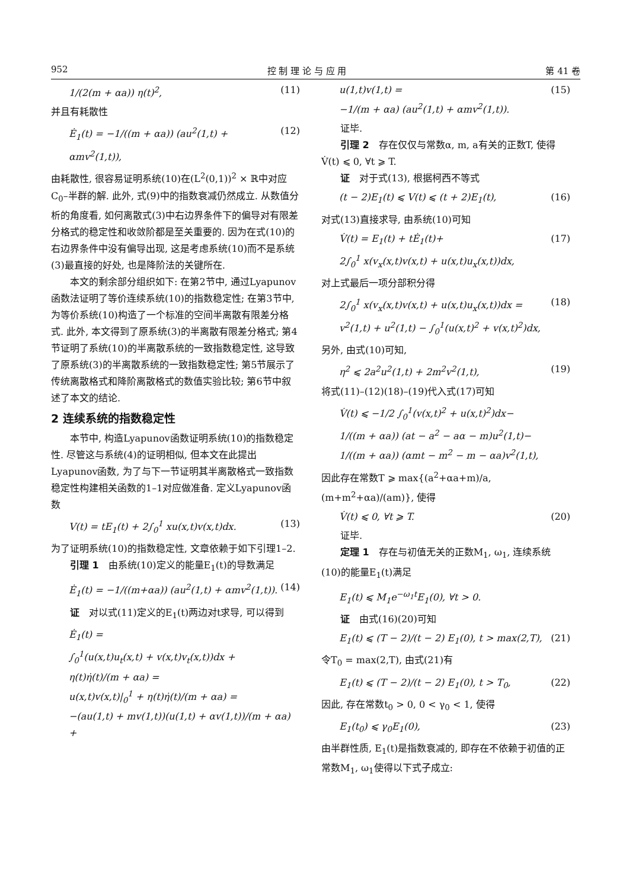952 控 制 理 论 与 应 用 第 41 卷
1/(2(m + αa)) η(t)<sup>2</sup>, (11)
并且有耗散性
Ė<sub>1</sub>(t) = −1/((m + αa)) (au<sup>2</sup>(1,t) + αmv<sup>2</sup>(1,t)), (12)
由耗散性, 很容易证明系统(10)在(L<sup>2</sup>(0,1))<sup>2</sup> × ℝ中对应C<sub>0</sub>–半群的解. 此外, 式(9)中的指数衰减仍然成立. 从数值分析的角度看, 如何离散式(3)中右边界条件下的偏导对有限差分格式的稳定性和收敛阶都是至关重要的. 因为在式(10)的右边界条件中没有偏导出现, 这是考虑系统(10)而不是系统(3)最直接的好处, 也是降阶法的关键所在.
本文的剩余部分组织如下: 在第2节中, 通过Lyapunov函数法证明了等价连续系统(10)的指数稳定性; 在第3节中, 为等价系统(10)构造了一个标准的空间半离散有限差分格式. 此外, 本文得到了原系统(3)的半离散有限差分格式; 第4节证明了系统(10)的半离散系统的一致指数稳定性, 这导致了原系统(3)的半离散系统的一致指数稳定性; 第5节展示了传统离散格式和降阶离散格式的数值实验比较; 第6节中叙述了本文的结论.
2 连续系统的指数稳定性
本节中, 构造Lyapunov函数证明系统(10)的指数稳定性. 尽管这与系统(4)的证明相似, 但本文在此提出Lyapunov函数, 为了与下一节证明其半离散格式一致指数稳定性构建相关函数的1–1对应做准备. 定义Lyapunov函数
V(t) = tE<sub>1</sub>(t) + 2∫<sub>0</sub><sup>1</sup> xu(x,t)v(x,t)dx. (13)
为了证明系统(10)的指数稳定性, 文章依赖于如下引理1–2.
引理 1　由系统(10)定义的能量E<sub>1</sub>(t)的导数满足
Ė<sub>1</sub>(t) = −1/((m+αa)) (au<sup>2</sup>(1,t) + αmv<sup>2</sup>(1,t)). (14)
证　对以式(11)定义的E<sub>1</sub>(t)两边对t求导, 可以得到
Ė<sub>1</sub>(t) =
∫<sub>0</sub><sup>1</sup>(u(x,t)u<sub>t</sub>(x,t) + v(x,t)v<sub>t</sub>(x,t))dx +
η(t)η̇(t)/(m + αa) =
u(x,t)v(x,t)|<sub>0</sub><sup>1</sup> + η(t)η̇(t)/(m + αa) =
−(au(1,t) + mv(1,t))(u(1,t) + αv(1,t))/(m + αa) +
u(1,t)v(1,t) =
−1/(m + αa) (au<sup>2</sup>(1,t) + αmv<sup>2</sup>(1,t)). (15)
证毕.
引理 2　存在仅仅与常数α, m, a有关的正数T, 使得V̇(t) ⩽ 0, ∀t ⩾ T.
证　对于式(13), 根据柯西不等式
(t − 2)E<sub>1</sub>(t) ⩽ V(t) ⩽ (t + 2)E<sub>1</sub>(t), (16)
对式(13)直接求导, 由系统(10)可知
V̇(t) = E<sub>1</sub>(t) + tĖ<sub>1</sub>(t)+
2∫<sub>0</sub><sup>1</sup> x(v<sub>x</sub>(x,t)v(x,t) + u(x,t)u<sub>x</sub>(x,t))dx, (17)
对上式最后一项分部积分得
2∫<sub>0</sub><sup>1</sup> x(v<sub>x</sub>(x,t)v(x,t) + u(x,t)u<sub>x</sub>(x,t))dx =
v<sup>2</sup>(1,t) + u<sup>2</sup>(1,t) − ∫<sub>0</sub><sup>1</sup>(u(x,t)<sup>2</sup> + v(x,t)<sup>2</sup>)dx, (18)
另外, 由式(10)可知,
η<sup>2</sup> ⩽ 2a<sup>2</sup>u<sup>2</sup>(1,t) + 2m<sup>2</sup>v<sup>2</sup>(1,t), (19)
将式(11)–(12)(18)–(19)代入式(17)可知
V̇(t) ⩽ −1/2 ∫<sub>0</sub><sup>1</sup>(v(x,t)<sup>2</sup> + u(x,t)<sup>2</sup>)dx−
1/((m + αa)) (at − a<sup>2</sup> − aα − m)u<sup>2</sup>(1,t)−
1/((m + αa)) (αmt − m<sup>2</sup> − m − αa)v<sup>2</sup>(1,t),
因此存在常数T ⩾ max{(a<sup>2</sup>+αa+m)/a, (m+m<sup>2</sup>+αa)/(am)}, 使得
V̇(t) ⩽ 0, ∀t ⩾ T. (20)
证毕.
定理 1　存在与初值无关的正数M<sub>1</sub>, ω<sub>1</sub>, 连续系统(10)的能量E<sub>1</sub>(t)满足
E<sub>1</sub>(t) ⩽ M<sub>1</sub>e<sup>−ω<sub>1</sub>t</sup>E<sub>1</sub>(0), ∀t > 0.
证　由式(16)(20)可知
E<sub>1</sub>(t) ⩽ (T − 2)/(t − 2) E<sub>1</sub>(0), t > max(2,T), (21)
令T<sub>0</sub> = max(2,T), 由式(21)有
E<sub>1</sub>(t) ⩽ (T − 2)/(t − 2) E<sub>1</sub>(0), t > T<sub>0</sub>, (22)
因此, 存在常数t<sub>0</sub> > 0, 0 < γ<sub>0</sub> < 1, 使得
E<sub>1</sub>(t<sub>0</sub>) ⩽ γ<sub>0</sub>E<sub>1</sub>(0), (23)
由半群性质, E<sub>1</sub>(t)是指数衰减的, 即存在不依赖于初值的正常数M<sub>1</sub>, ω<sub>1</sub>使得以下式子成立: